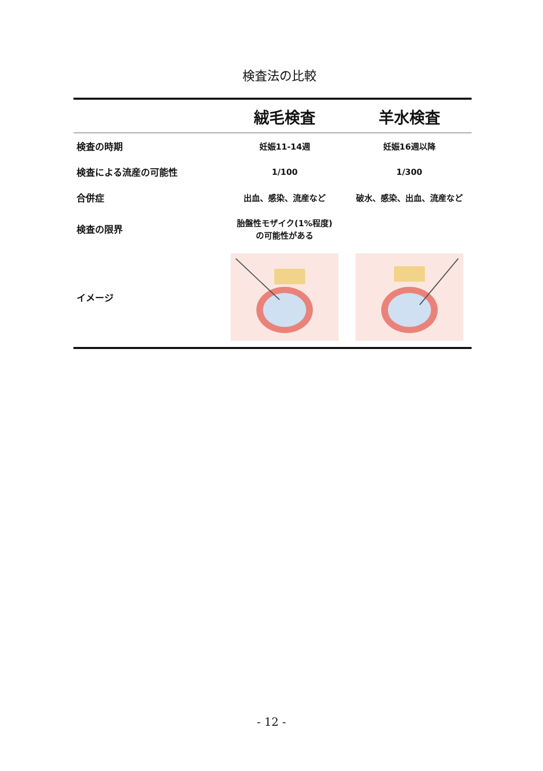検査法の比較
| | 絨毛検査 | 羊水検査 |
| --- | --- | --- |
| 検査の時期 | 妊娠11-14週 | 妊娠16週以降 |
| 検査による流産の可能性 | 1/100 | 1/300 |
| 合併症 | 出血、感染、流産など | 破水、感染、出血、流産など |
| 検査の限界 | 胎盤性モザイク(1%程度) の可能性がある | |
| イメージ | | |
- 12 -